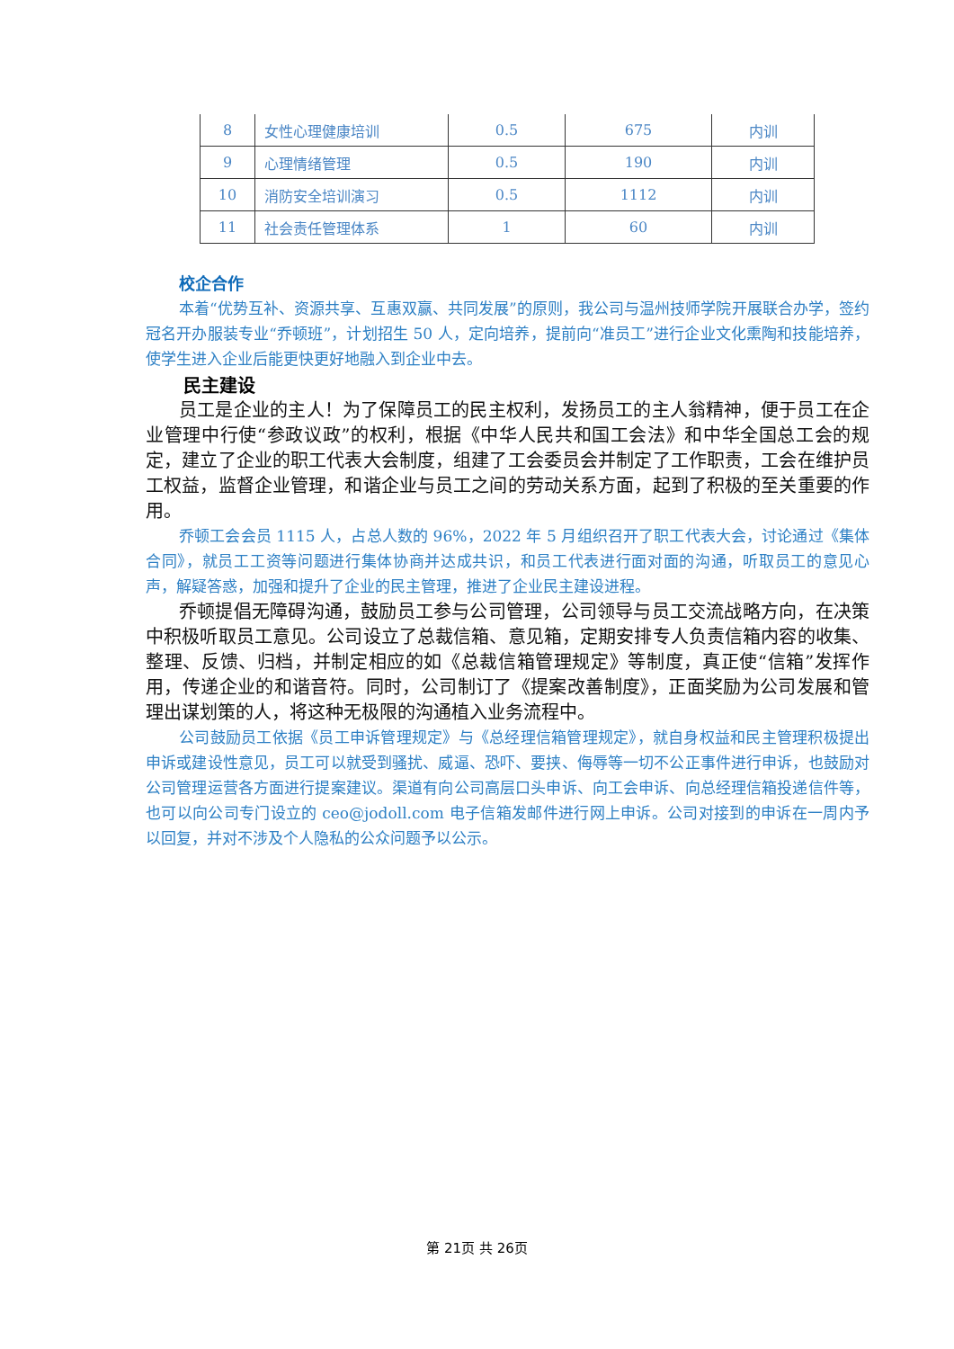| 8 | 女性心理健康培训 | 0.5 | 675 | 内训 |
| 9 | 心理情绪管理 | 0.5 | 190 | 内训 |
| 10 | 消防安全培训演习 | 0.5 | 1112 | 内训 |
| 11 | 社会责任管理体系 | 1 | 60 | 内训 |
校企合作
本着“优势互补、资源共享、互惠双赢、共同发展”的原则，我公司与温州技师学院开展联合办学，签约冠名开办服装专业“乔顿班”，计划招生 50 人，定向培养，提前向“准员工”进行企业文化熏陶和技能培养，使学生进入企业后能更快更好地融入到企业中去。
民主建设
员工是企业的主人！为了保障员工的民主权利，发扬员工的主人翁精神，便于员工在企业管理中行使“参政议政”的权利，根据《中华人民共和国工会法》和中华全国总工会的规定，建立了企业的职工代表大会制度，组建了工会委员会并制定了工作职责，工会在维护员工权益，监督企业管理，和谐企业与员工之间的劳动关系方面，起到了积极的至关重要的作用。
乔顿工会会员 1115 人，占总人数的 96%，2022 年 5 月组织召开了职工代表大会，讨论通过《集体合同》，就员工工资等问题进行集体协商并达成共识，和员工代表进行面对面的沟通，听取员工的意见心声，解疑答惑，加强和提升了企业的民主管理，推进了企业民主建设进程。
乔顿提倡无障碍沟通，鼓励员工参与公司管理，公司领导与员工交流战略方向，在决策中积极听取员工意见。公司设立了总裁信箱、意见箱，定期安排专人负责信箱内容的收集、整理、反馈、归档，并制定相应的如《总裁信箱管理规定》等制度，真正使“信箱”发挥作用，传递企业的和谐音符。同时，公司制订了《提案改善制度》，正面奖励为公司发展和管理出谋划策的人，将这种无极限的沟通植入业务流程中。
公司鼓励员工依据《员工申诉管理规定》与《总经理信箱管理规定》，就自身权益和民主管理积极提出申诉或建设性意见，员工可以就受到骚扰、威逼、恐吓、要挟、侮辱等一切不公正事件进行申诉，也鼓励对公司管理运营各方面进行提案建议。渠道有向公司高层口头申诉、向工会申诉、向总经理信箱投递信件等，也可以向公司专门设立的 ceo@jodoll.com 电子信箱发邮件进行网上申诉。公司对接到的申诉在一周内予以回复，并对不涉及个人隐私的公众问题予以公示。
第 21页 共 26页